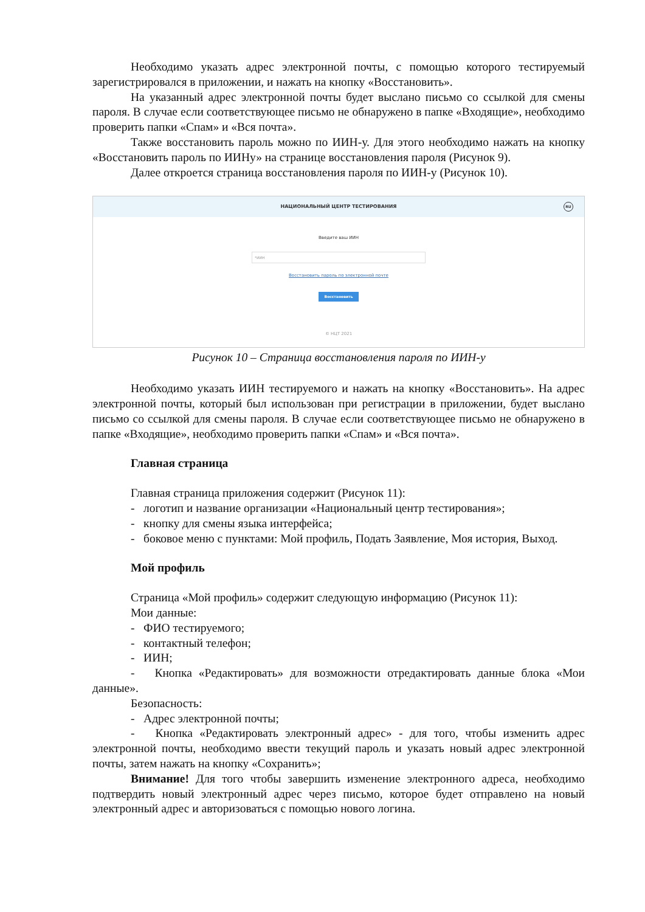Необходимо указать адрес электронной почты, с помощью которого тестируемый зарегистрировался в приложении, и нажать на кнопку «Восстановить».
На указанный адрес электронной почты будет выслано письмо со ссылкой для смены пароля. В случае если соответствующее письмо не обнаружено в папке «Входящие», необходимо проверить папки «Спам» и «Вся почта».
Также восстановить пароль можно по ИИН-у. Для этого необходимо нажать на кнопку «Восстановить пароль по ИИНу» на странице восстановления пароля (Рисунок 9).
Далее откроется страница восстановления пароля по ИИН-у (Рисунок 10).
НАЦИОНАЛЬНЫЙ ЦЕНТР ТЕСТИРОВАНИЯ
RU
Введите ваш ИИН
*ИИН
Восстановить пароль по электронной почте
Восстановить
© НЦТ 2021
Рисунок 10 – Страница восстановления пароля по ИИН-у
Необходимо указать ИИН тестируемого и нажать на кнопку «Восстановить». На адрес электронной почты, который был использован при регистрации в приложении, будет выслано письмо со ссылкой для смены пароля. В случае если соответствующее письмо не обнаружено в папке «Входящие», необходимо проверить папки «Спам» и «Вся почта».
Главная страница
Главная страница приложения содержит (Рисунок 11):
- логотип и название организации «Национальный центр тестирования»;
- кнопку для смены языка интерфейса;
- боковое меню с пунктами: Мой профиль, Подать Заявление, Моя история, Выход.
Мой профиль
Страница «Мой профиль» содержит следующую информацию (Рисунок 11):
Мои данные:
- ФИО тестируемого;
- контактный телефон;
- ИИН;
- Кнопка «Редактировать» для возможности отредактировать данные блока «Мои данные».
Безопасность:
- Адрес электронной почты;
- Кнопка «Редактировать электронный адрес» - для того, чтобы изменить адрес электронной почты, необходимо ввести текущий пароль и указать новый адрес электронной почты, затем нажать на кнопку «Сохранить»;
Внимание! Для того чтобы завершить изменение электронного адреса, необходимо подтвердить новый электронный адрес через письмо, которое будет отправлено на новый электронный адрес и авторизоваться с помощью нового логина.